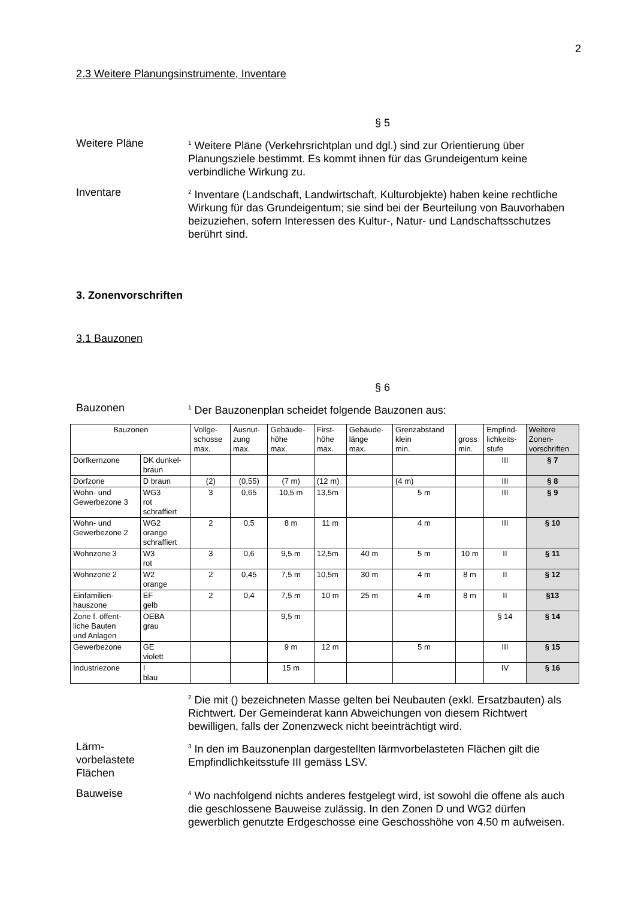2
2.3 Weitere Planungsinstrumente, Inventare
§ 5
Weitere Pläne
<sup>1</sup> Weitere Pläne (Verkehrsrichtplan und dgl.) sind zur Orientierung über Planungsziele bestimmt. Es kommt ihnen für das Grundeigentum keine verbindliche Wirkung zu.
Inventare
<sup>2</sup> Inventare (Landschaft, Landwirtschaft, Kulturobjekte) haben keine rechtliche Wirkung für das Grundeigentum; sie sind bei der Beurteilung von Bauvorhaben beizuziehen, sofern Interessen des Kultur-, Natur- und Landschaftsschutzes berührt sind.
3. Zonenvorschriften
3.1 Bauzonen
§ 6
Bauzonen
<sup>1</sup> Der Bauzonenplan scheidet folgende Bauzonen aus:
| Bauzonen | | Vollge- schosse max. | Ausnut- zung max. | Gebäude- höhe max. | First- höhe max. | Gebäude- länge max. | Grenzabstand klein min. | gross min. | Empfind- lichkeits- stufe | Weitere Zonen- vorschriften |
| --- | --- | --- | --- | --- | --- | --- | --- | --- | --- | --- |
| Dorfkernzone | DK dunkel- braun | | | | | | | | III | § 7 |
| Dorfzone | D braun | (2) | (0,55) | (7 m) | (12 m) | | (4 m) | | III | § 8 |
| Wohn- und Gewerbezone 3 | WG3 rot schraffiert | 3 | 0,65 | 10,5 m | 13,5m | | 5 m | | III | § 9 |
| Wohn- und Gewerbezone 2 | WG2 orange schraffiert | 2 | 0,5 | 8 m | 11 m | | 4 m | | III | § 10 |
| Wohnzone 3 | W3 rot | 3 | 0,6 | 9,5 m | 12,5m | 40 m | 5 m | 10 m | II | § 11 |
| Wohnzone 2 | W2 orange | 2 | 0,45 | 7,5 m | 10,5m | 30 m | 4 m | 8 m | II | § 12 |
| Einfamilien- hauszone | EF gelb | 2 | 0,4 | 7,5 m | 10 m | 25 m | 4 m | 8 m | II | §13 |
| Zone f. öffent- liche Bauten und Anlagen | OEBA grau | | | 9,5 m | | | | | § 14 | § 14 |
| Gewerbezone | GE violett | | | 9 m | 12 m | | 5 m | | III | § 15 |
| Industriezone | I blau | | | 15 m | | | | | IV | § 16 |
<sup>2</sup> Die mit () bezeichneten Masse gelten bei Neubauten (exkl. Ersatzbauten) als Richtwert. Der Gemeinderat kann Abweichungen von diesem Richtwert bewilligen, falls der Zonenzweck nicht beeinträchtigt wird.
Lärm-
vorbelastete
Flächen
<sup>3</sup> In den im Bauzonenplan dargestellten lärmvorbelasteten Flächen gilt die Empfindlichkeitsstufe III gemäss LSV.
Bauweise
<sup>4</sup> Wo nachfolgend nichts anderes festgelegt wird, ist sowohl die offene als auch die geschlossene Bauweise zulässig. In den Zonen D und WG2 dürfen gewerblich genutzte Erdgeschosse eine Geschosshöhe von 4.50 m aufweisen.